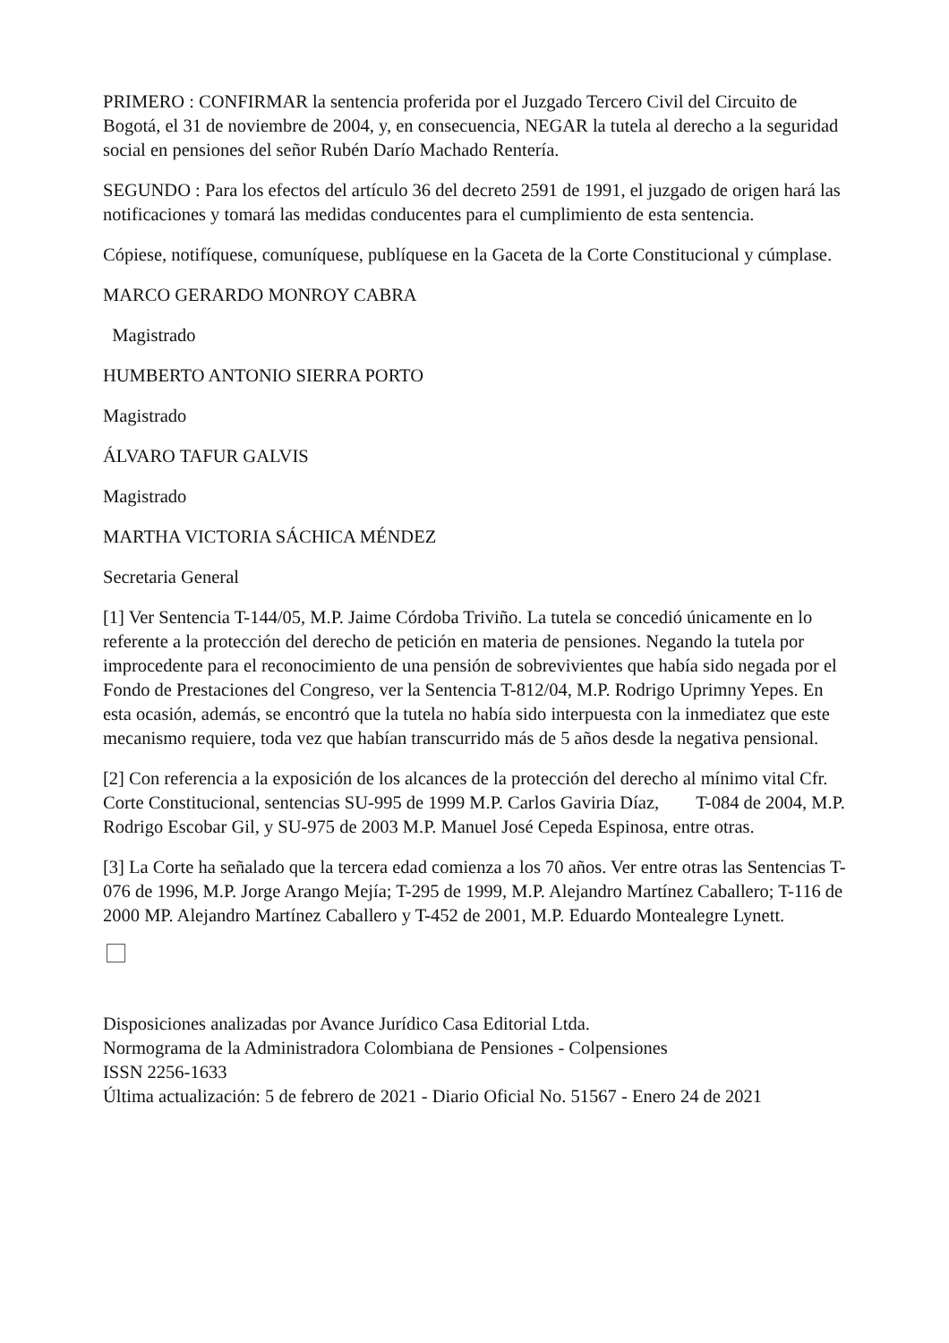PRIMERO : CONFIRMAR la sentencia proferida por el Juzgado Tercero Civil del Circuito de Bogotá, el 31 de noviembre de 2004, y, en consecuencia, NEGAR la tutela al derecho a la seguridad social en pensiones del señor Rubén Darío Machado Rentería.
SEGUNDO : Para los efectos del artículo 36 del decreto 2591 de 1991, el juzgado de origen hará las notificaciones y tomará las medidas conducentes para el cumplimiento de esta sentencia.
Cópiese, notifíquese, comuníquese, publíquese en la Gaceta de la Corte Constitucional y cúmplase.
MARCO GERARDO MONROY CABRA
Magistrado
HUMBERTO ANTONIO SIERRA PORTO
Magistrado
ÁLVARO TAFUR GALVIS
Magistrado
MARTHA VICTORIA SÁCHICA MÉNDEZ
Secretaria General
[1] Ver Sentencia T-144/05, M.P. Jaime Córdoba Triviño. La tutela se concedió únicamente en lo referente a la protección del derecho de petición en materia de pensiones. Negando la tutela por improcedente para el reconocimiento de una pensión de sobrevivientes que había sido negada por el Fondo de Prestaciones del Congreso, ver la Sentencia T-812/04, M.P. Rodrigo Uprimny Yepes. En esta ocasión, además, se encontró que la tutela no había sido interpuesta con la inmediatez que este mecanismo requiere, toda vez que habían transcurrido más de 5 años desde la negativa pensional.
[2] Con referencia a la exposición de los alcances de la protección del derecho al mínimo vital Cfr. Corte Constitucional, sentencias SU-995 de 1999 M.P. Carlos Gaviria Díaz, T-084 de 2004, M.P. Rodrigo Escobar Gil, y SU-975 de 2003 M.P. Manuel José Cepeda Espinosa, entre otras.
[3] La Corte ha señalado que la tercera edad comienza a los 70 años. Ver entre otras las Sentencias T-076 de 1996, M.P. Jorge Arango Mejía; T-295 de 1999, M.P. Alejandro Martínez Caballero; T-116 de 2000 MP. Alejandro Martínez Caballero y T-452 de 2001, M.P. Eduardo Montealegre Lynett.
Disposiciones analizadas por Avance Jurídico Casa Editorial Ltda.
Normograma de la Administradora Colombiana de Pensiones - Colpensiones
ISSN 2256-1633
Última actualización: 5 de febrero de 2021 - Diario Oficial No. 51567 - Enero 24 de 2021